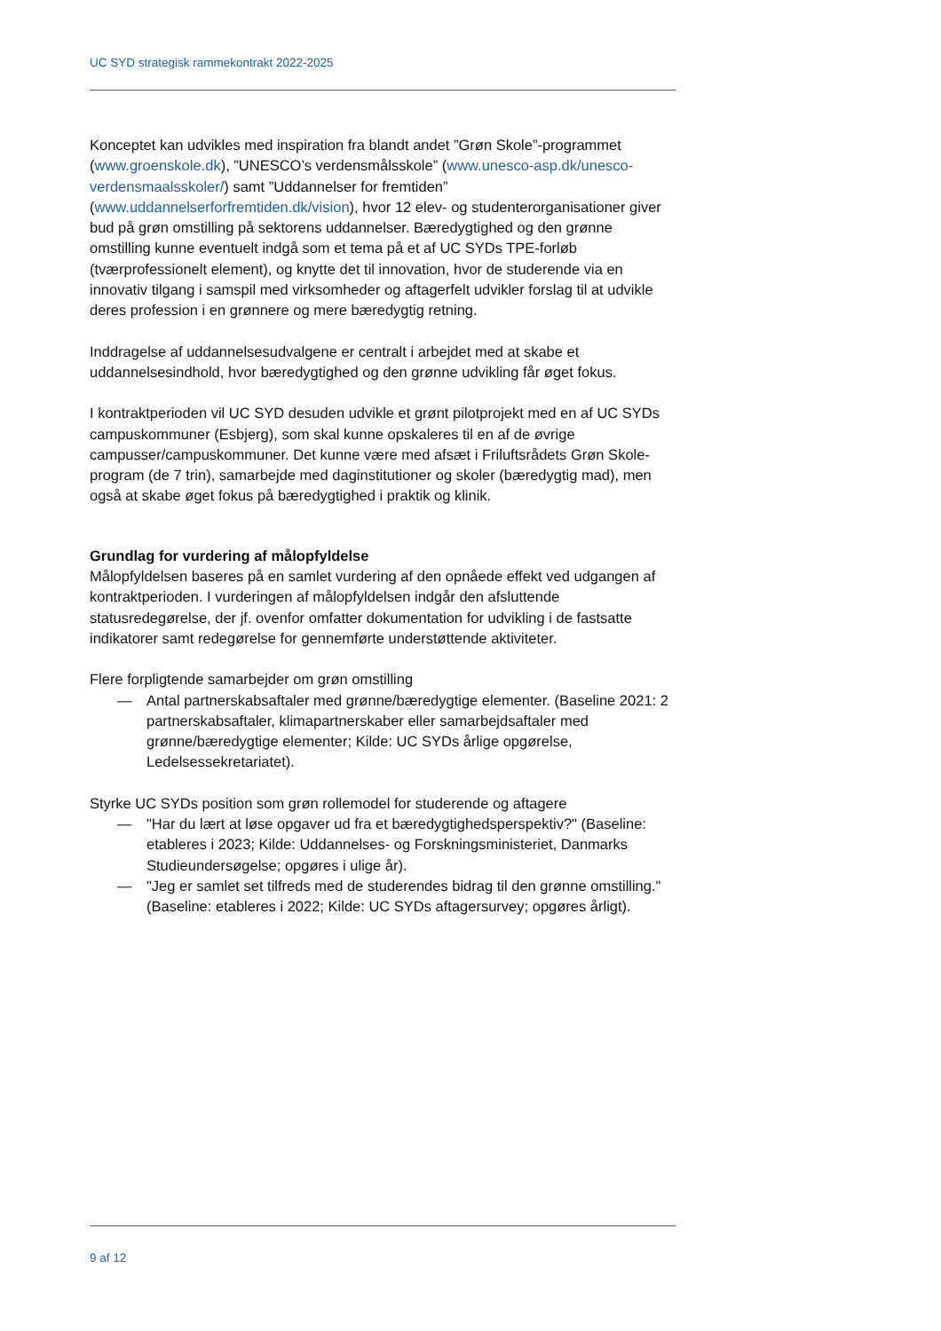UC SYD strategisk rammekontrakt 2022-2025
Konceptet kan udvikles med inspiration fra blandt andet ”Grøn Skole”-programmet (www.groenskole.dk), ”UNESCO’s verdensmålsskole” (www.unesco-asp.dk/unesco-verdensmaalsskoler/) samt ”Uddannelser for fremtiden” (www.uddannelserforfremtiden.dk/vision), hvor 12 elev- og studenterorganisationer giver bud på grøn omstilling på sektorens uddannelser. Bæredygtighed og den grønne omstilling kunne eventuelt indgå som et tema på et af UC SYDs TPE-forløb (tværprofessionelt element), og knytte det til innovation, hvor de studerende via en innovativ tilgang i samspil med virksomheder og aftagerfelt udvikler forslag til at udvikle deres profession i en grønnere og mere bæredygtig retning.
Inddragelse af uddannelsesudvalgene er centralt i arbejdet med at skabe et uddannelsesindhold, hvor bæredygtighed og den grønne udvikling får øget fokus.
I kontraktperioden vil UC SYD desuden udvikle et grønt pilotprojekt med en af UC SYDs campuskommuner (Esbjerg), som skal kunne opskaleres til en af de øvrige campusser/campuskommuner. Det kunne være med afsæt i Friluftsrådets Grøn Skole-program (de 7 trin), samarbejde med daginstitutioner og skoler (bæredygtig mad), men også at skabe øget fokus på bæredygtighed i praktik og klinik.
Grundlag for vurdering af målopfyldelse
Målopfyldelsen baseres på en samlet vurdering af den opnåede effekt ved udgangen af kontraktperioden. I vurderingen af målopfyldelsen indgår den afsluttende statusredegørelse, der jf. ovenfor omfatter dokumentation for udvikling i de fastsatte indikatorer samt redegørelse for gennemførte understøttende aktiviteter.
Flere forpligtende samarbejder om grøn omstilling
— Antal partnerskabsaftaler med grønne/bæredygtige elementer. (Baseline 2021: 2 partnerskabsaftaler, klimapartnerskaber eller samarbejdsaftaler med grønne/bæredygtige elementer; Kilde: UC SYDs årlige opgørelse, Ledelsessekretariatet).
Styrke UC SYDs position som grøn rollemodel for studerende og aftagere
— "Har du lært at løse opgaver ud fra et bæredygtighedsperspektiv?" (Baseline: etableres i 2023; Kilde: Uddannelses- og Forskningsministeriet, Danmarks Studieundersøgelse; opgøres i ulige år).
— "Jeg er samlet set tilfreds med de studerendes bidrag til den grønne omstilling." (Baseline: etableres i 2022; Kilde: UC SYDs aftagersurvey; opgøres årligt).
9 af 12